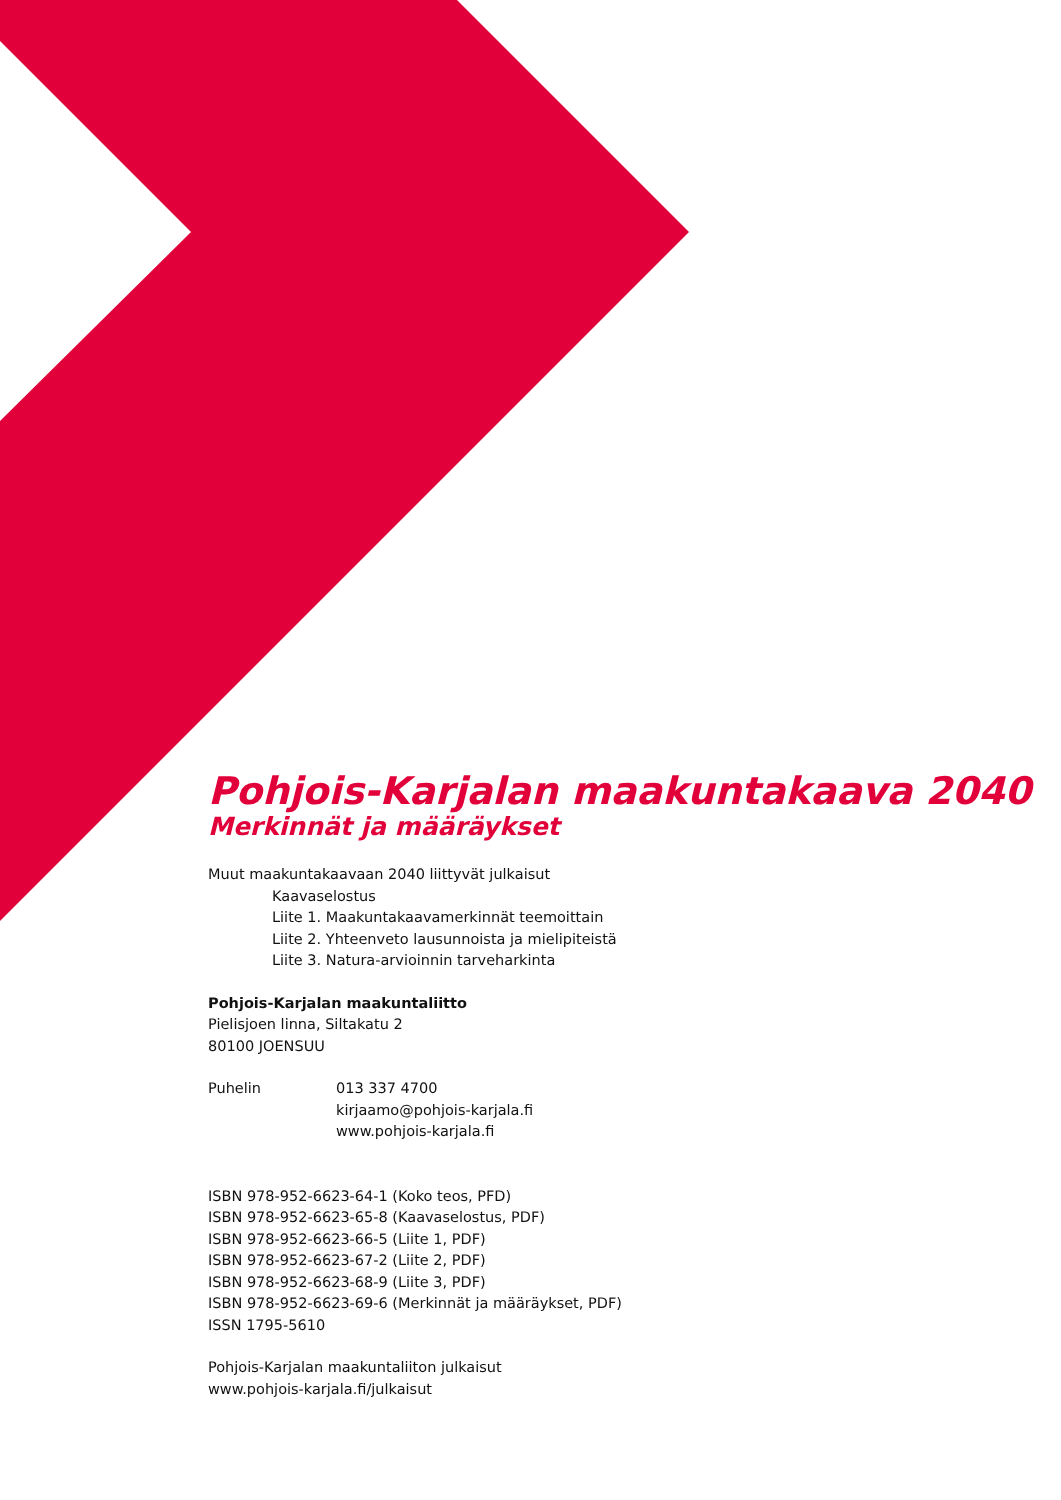Pohjois-Karjalan maakuntakaava 2040
Merkinnät ja määräykset
Muut maakuntakaavaan 2040 liittyvät julkaisut
Kaavaselostus
Liite 1. Maakuntakaavamerkinnät teemoittain
Liite 2. Yhteenveto lausunnoista ja mielipiteistä
Liite 3. Natura-arvioinnin tarveharkinta
Pohjois-Karjalan maakuntaliitto
Pielisjoen linna, Siltakatu 2
80100 JOENSUU
Puhelin 013 337 4700
kirjaamo@pohjois-karjala.fi
www.pohjois-karjala.fi
ISBN 978-952-6623-64-1 (Koko teos, PFD)
ISBN 978-952-6623-65-8 (Kaavaselostus, PDF)
ISBN 978-952-6623-66-5 (Liite 1, PDF)
ISBN 978-952-6623-67-2 (Liite 2, PDF)
ISBN 978-952-6623-68-9 (Liite 3, PDF)
ISBN 978-952-6623-69-6 (Merkinnät ja määräykset, PDF)
ISSN 1795-5610
Pohjois-Karjalan maakuntaliiton julkaisut
www.pohjois-karjala.fi/julkaisut